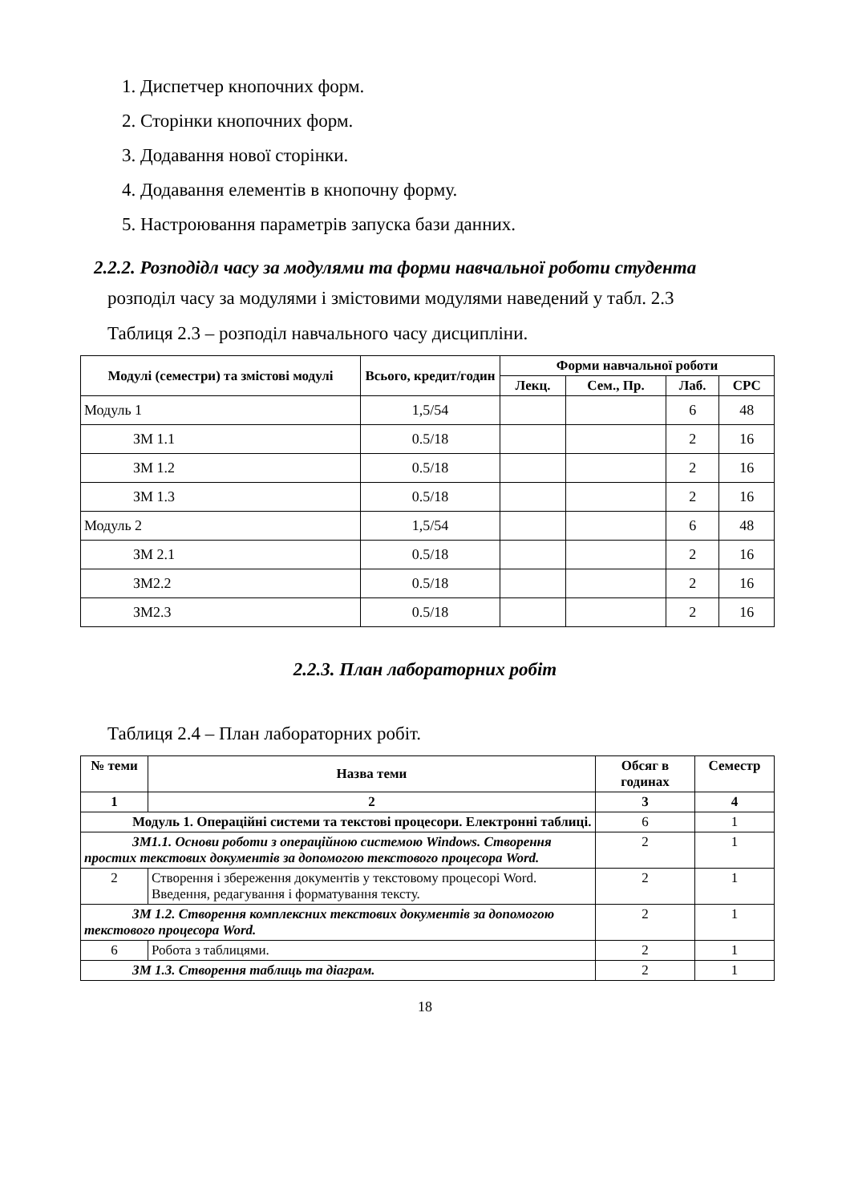1. Диспетчер кнопочних форм.
2. Сторінки кнопочних форм.
3. Додавання нової сторінки.
4. Додавання елементів в кнопочну форму.
5. Настроювання параметрів запуска бази данних.
2.2.2. Розподідл часу за модулями та форми навчальної роботи студента
розподіл часу за модулями і змістовими модулями наведений у табл. 2.3
Таблиця 2.3 – розподіл навчального часу дисципліни.
| Модулі (семестри) та змістові модулі | Всього, кредит/годин | Форми навчальної роботи | | | |
| --- | --- | --- | --- | --- | --- |
| | | Лекц. | Сем., Пр. | Лаб. | СРС |
| Модуль 1 | 1,5/54 | | | 6 | 48 |
| ЗМ 1.1 | 0.5/18 | | | 2 | 16 |
| ЗМ 1.2 | 0.5/18 | | | 2 | 16 |
| ЗМ 1.3 | 0.5/18 | | | 2 | 16 |
| Модуль 2 | 1,5/54 | | | 6 | 48 |
| ЗМ 2.1 | 0.5/18 | | | 2 | 16 |
| ЗМ2.2 | 0.5/18 | | | 2 | 16 |
| ЗМ2.3 | 0.5/18 | | | 2 | 16 |
2.2.3. План лабораторних робіт
Таблиця 2.4 – План лабораторних робіт.
| № теми | Назва теми | Обсяг в годинах | Семестр |
| --- | --- | --- | --- |
| 1 | 2 | 3 | 4 |
| Модуль 1. Операційні системи та текстові процесори. Електронні таблиці. | | 6 | 1 |
| ЗМ1.1. Основи роботи з операційною системою Windows. Створення простих текстових документів за допомогою текстового процесора Word. | | 2 | 1 |
| 2 | Створення і збереження документів у текстовому процесорі Word. Введення, редагування і форматування тексту. | 2 | 1 |
| ЗМ 1.2. Створення комплексних текстових документів за допомогою текстового процесора Word. | | 2 | 1 |
| 6 | Робота з таблицями. | 2 | 1 |
| ЗМ 1.3. Створення таблиць та діаграм. | | 2 | 1 |
18